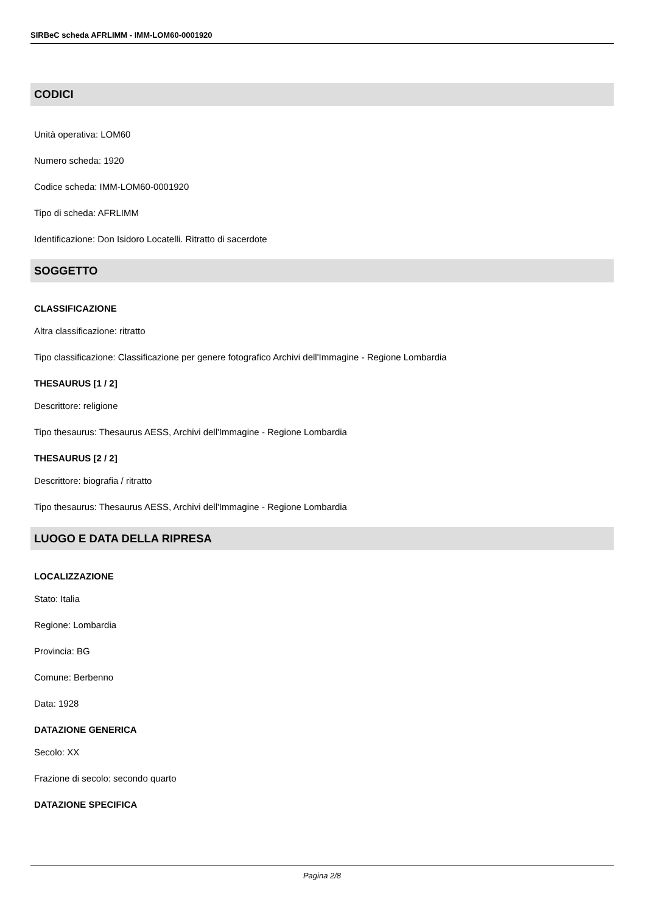SIRBeC scheda AFRLIMM - IMM-LOM60-0001920
CODICI
Unità operativa: LOM60
Numero scheda: 1920
Codice scheda: IMM-LOM60-0001920
Tipo di scheda: AFRLIMM
Identificazione: Don Isidoro Locatelli. Ritratto di sacerdote
SOGGETTO
CLASSIFICAZIONE
Altra classificazione: ritratto
Tipo classificazione: Classificazione per genere fotografico Archivi dell'Immagine - Regione Lombardia
THESAURUS [1 / 2]
Descrittore: religione
Tipo thesaurus: Thesaurus AESS, Archivi dell'Immagine - Regione Lombardia
THESAURUS [2 / 2]
Descrittore: biografia / ritratto
Tipo thesaurus: Thesaurus AESS, Archivi dell'Immagine - Regione Lombardia
LUOGO E DATA DELLA RIPRESA
LOCALIZZAZIONE
Stato: Italia
Regione: Lombardia
Provincia: BG
Comune: Berbenno
Data: 1928
DATAZIONE GENERICA
Secolo: XX
Frazione di secolo: secondo quarto
DATAZIONE SPECIFICA
Pagina 2/8